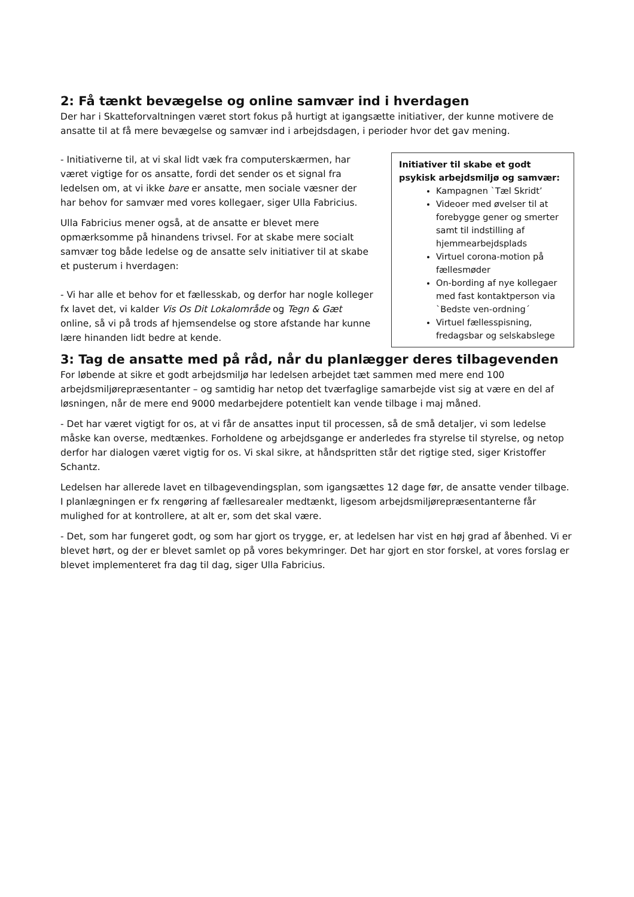2: Få tænkt bevægelse og online samvær ind i hverdagen
Der har i Skatteforvaltningen været stort fokus på hurtigt at igangsætte initiativer, der kunne motivere de ansatte til at få mere bevægelse og samvær ind i arbejdsdagen, i perioder hvor det gav mening.
- Initiativerne til, at vi skal lidt væk fra computerskærmen, har været vigtige for os ansatte, fordi det sender os et signal fra ledelsen om, at vi ikke bare er ansatte, men sociale væsner der har behov for samvær med vores kollegaer, siger Ulla Fabricius.
Ulla Fabricius mener også, at de ansatte er blevet mere opmærksomme på hinandens trivsel. For at skabe mere socialt samvær tog både ledelse og de ansatte selv initiativer til at skabe et pusterum i hverdagen:
- Vi har alle et behov for et fællesskab, og derfor har nogle kolleger fx lavet det, vi kalder Vis Os Dit Lokalområde og Tegn & Gæt online, så vi på trods af hjemsendelse og store afstande har kunne lære hinanden lidt bedre at kende.
Initiativer til skabe et godt psykisk arbejdsmiljø og samvær:
Kampagnen `Tæl Skridt’
Videoer med øvelser til at forebygge gener og smerter samt til indstilling af hjemmearbejdsplads
Virtuel corona-motion på fællesmøder
On-bording af nye kollegaer med fast kontaktperson via `Bedste ven-ordning´
Virtuel fællesspisning, fredagsbar og selskabslege
3: Tag de ansatte med på råd, når du planlægger deres tilbagevenden
For løbende at sikre et godt arbejdsmiljø har ledelsen arbejdet tæt sammen med mere end 100 arbejdsmiljørepræsentanter – og samtidig har netop det tværfaglige samarbejde vist sig at være en del af løsningen, når de mere end 9000 medarbejdere potentielt kan vende tilbage i maj måned.
- Det har været vigtigt for os, at vi får de ansattes input til processen, så de små detaljer, vi som ledelse måske kan overse, medtænkes. Forholdene og arbejdsgange er anderledes fra styrelse til styrelse, og netop derfor har dialogen været vigtig for os. Vi skal sikre, at håndspritten står det rigtige sted, siger Kristoffer Schantz.
Ledelsen har allerede lavet en tilbagevendingsplan, som igangsættes 12 dage før, de ansatte vender tilbage. I planlægningen er fx rengøring af fællesarealer medtænkt, ligesom arbejdsmiljørepræsentanterne får mulighed for at kontrollere, at alt er, som det skal være.
- Det, som har fungeret godt, og som har gjort os trygge, er, at ledelsen har vist en høj grad af åbenhed. Vi er blevet hørt, og der er blevet samlet op på vores bekymringer. Det har gjort en stor forskel, at vores forslag er blevet implementeret fra dag til dag, siger Ulla Fabricius.